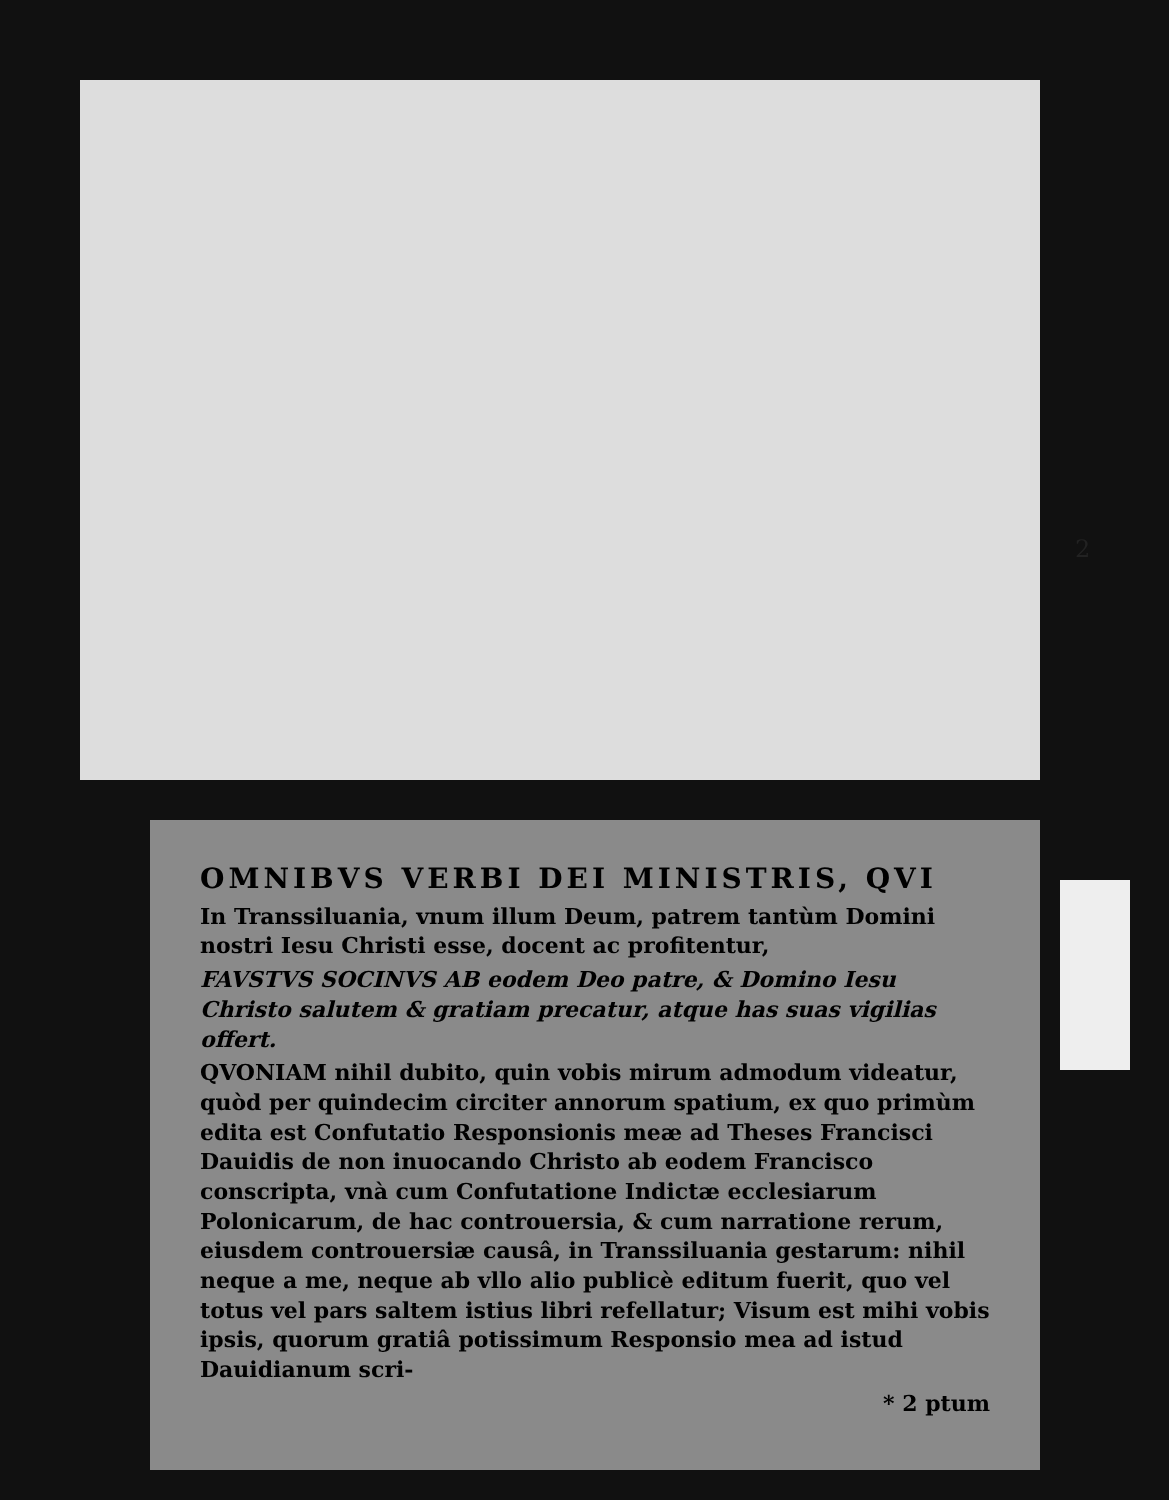2
OMNIBVS VERBI DEI MINISTRIS, QVI
In Transsiluania, vnum illum Deum, patrem tantùm Domini nostri Iesu Christi esse, docent ac profitentur,
FAVSTVS SOCINVS AB eodem Deo patre, & Domino Iesu Christo salutem & gratiam precatur, atque has suas vigilias offert.
QVONIAM nihil dubito, quin vobis mirum admodum videatur, quòd per quindecim circiter annorum spatium, ex quo primùm edita est Confutatio Responsionis meæ ad Theses Francisci Dauidis de non inuocando Christo ab eodem Francisco conscripta, vnà cum Confutatione Indictæ ecclesiarum Polonicarum, de hac controuersia, & cum narratione rerum, eiusdem controuersiæ causâ, in Transsiluania gestarum: nihil neque a me, neque ab vllo alio publicè editum fuerit, quo vel totus vel pars saltem istius libri refellatur; Visum est mihi vobis ipsis, quorum gratiâ potissimum Responsio mea ad istud Dauidianum scri-
* 2 ptum